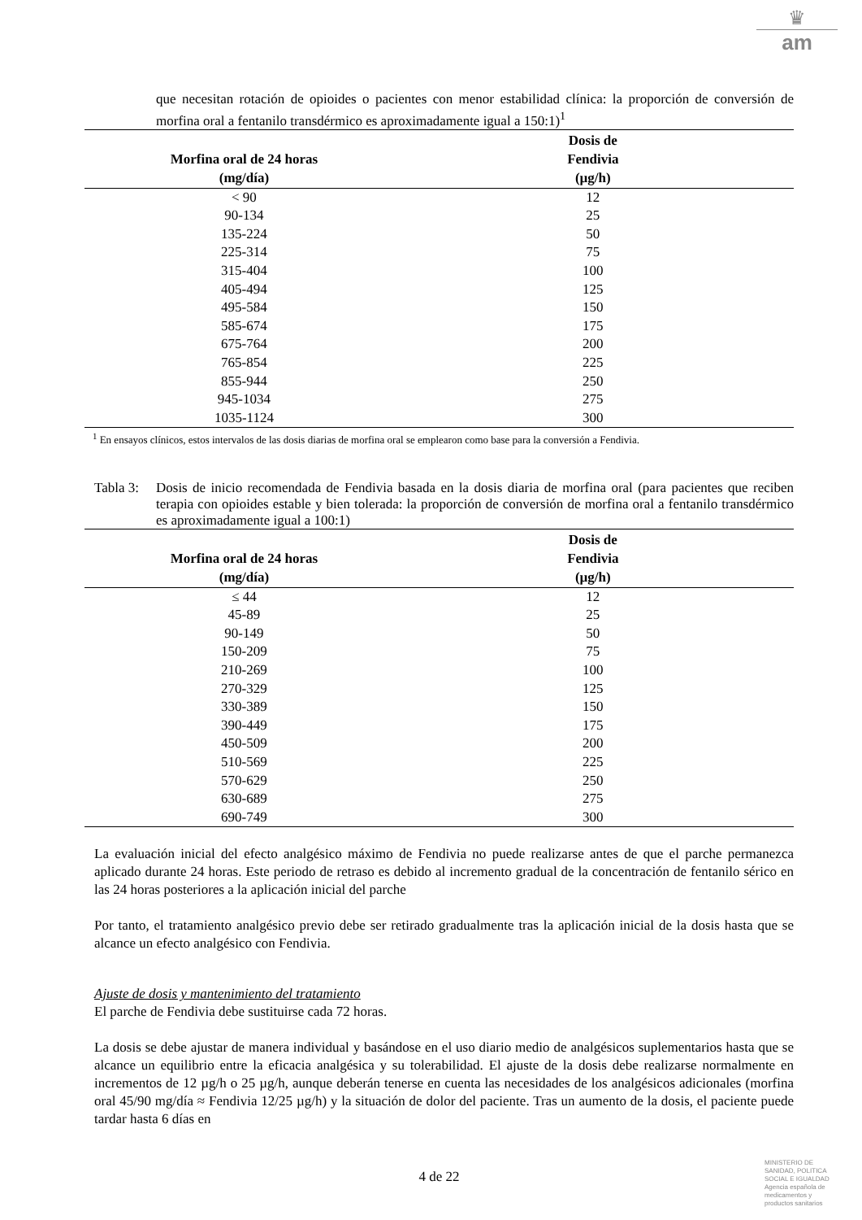♛
am
que necesitan rotación de opioides o pacientes con menor estabilidad clínica: la proporción de conversión de morfina oral a fentanilo transdérmico es aproximadamente igual a 150:1)<sup>1</sup>
| Morfina oral de 24 horas (mg/día) | Dosis de Fendivia (µg/h) | |
| --- | --- | --- |
| < 90 | 12 | |
| 90-134 | 25 | |
| 135-224 | 50 | |
| 225-314 | 75 | |
| 315-404 | 100 | |
| 405-494 | 125 | |
| 495-584 | 150 | |
| 585-674 | 175 | |
| 675-764 | 200 | |
| 765-854 | 225 | |
| 855-944 | 250 | |
| 945-1034 | 275 | |
| 1035-1124 | 300 | |
<sup>1</sup> En ensayos clínicos, estos intervalos de las dosis diarias de morfina oral se emplearon como base para la conversión a Fendivia.
Tabla 3:
Dosis de inicio recomendada de Fendivia basada en la dosis diaria de morfina oral (para pacientes que reciben terapia con opioides estable y bien tolerada: la proporción de conversión de morfina oral a fentanilo transdérmico es aproximadamente igual a 100:1)
| Morfina oral de 24 horas (mg/día) | Dosis de Fendivia (µg/h) | |
| --- | --- | --- |
| ≤ 44 | 12 | |
| 45-89 | 25 | |
| 90-149 | 50 | |
| 150-209 | 75 | |
| 210-269 | 100 | |
| 270-329 | 125 | |
| 330-389 | 150 | |
| 390-449 | 175 | |
| 450-509 | 200 | |
| 510-569 | 225 | |
| 570-629 | 250 | |
| 630-689 | 275 | |
| 690-749 | 300 | |
La evaluación inicial del efecto analgésico máximo de Fendivia no puede realizarse antes de que el parche permanezca aplicado durante 24 horas. Este periodo de retraso es debido al incremento gradual de la concentración de fentanilo sérico en las 24 horas posteriores a la aplicación inicial del parche
Por tanto, el tratamiento analgésico previo debe ser retirado gradualmente tras la aplicación inicial de la dosis hasta que se alcance un efecto analgésico con Fendivia.
Ajuste de dosis y mantenimiento del tratamiento
El parche de Fendivia debe sustituirse cada 72 horas.
La dosis se debe ajustar de manera individual y basándose en el uso diario medio de analgésicos suplementarios hasta que se alcance un equilibrio entre la eficacia analgésica y su tolerabilidad. El ajuste de la dosis debe realizarse normalmente en incrementos de 12 µg/h o 25 µg/h, aunque deberán tenerse en cuenta las necesidades de los analgésicos adicionales (morfina oral 45/90 mg/día ≈ Fendivia 12/25 µg/h) y la situación de dolor del paciente. Tras un aumento de la dosis, el paciente puede tardar hasta 6 días en
4 de 22
MINISTERIO DE SANIDAD, POLITICA SOCIAL E IGUALDAD
Agencia española de medicamentos y productos sanitarios